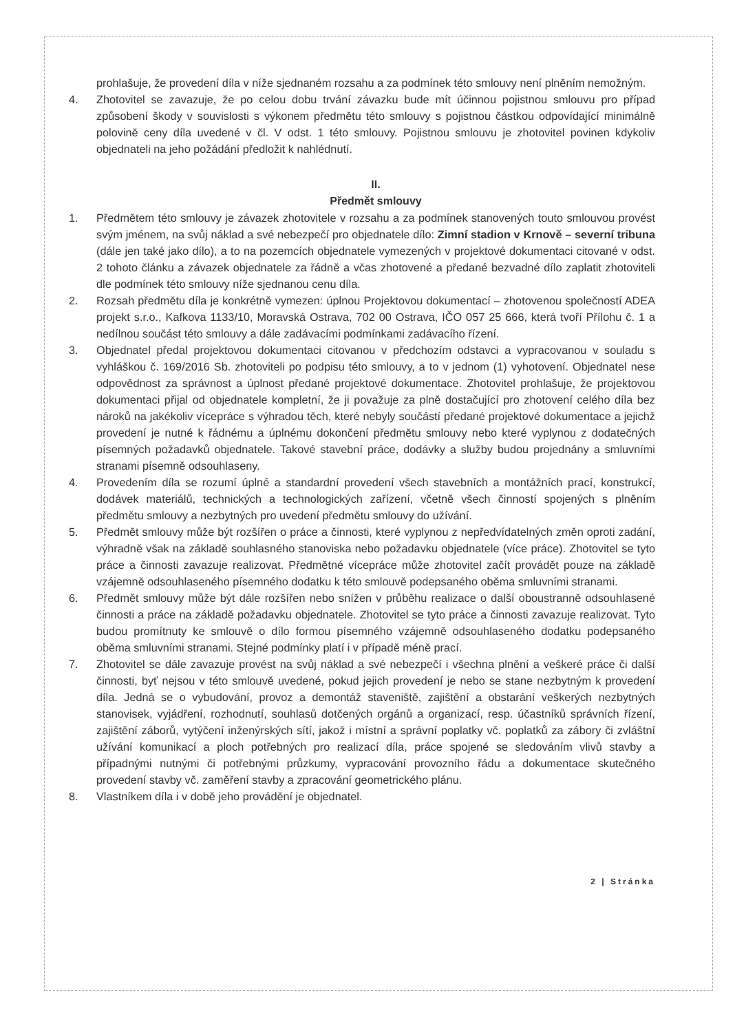prohlašuje, že provedení díla v níže sjednaném rozsahu a za podmínek této smlouvy není plněním nemožným.
4. Zhotovitel se zavazuje, že po celou dobu trvání závazku bude mít účinnou pojistnou smlouvu pro případ způsobení škody v souvislosti s výkonem předmětu této smlouvy s pojistnou částkou odpovídající minimálně polovině ceny díla uvedené v čl. V odst. 1 této smlouvy. Pojistnou smlouvu je zhotovitel povinen kdykoliv objednateli na jeho požádání předložit k nahlédnutí.
II.
Předmět smlouvy
1. Předmětem této smlouvy je závazek zhotovitele v rozsahu a za podmínek stanovených touto smlouvou provést svým jménem, na svůj náklad a své nebezpečí pro objednatele dílo: Zimní stadion v Krnově – severní tribuna (dále jen také jako dílo), a to na pozemcích objednatele vymezených v projektové dokumentaci citované v odst. 2 tohoto článku a závazek objednatele za řádně a včas zhotovené a předané bezvadné dílo zaplatit zhotoviteli dle podmínek této smlouvy níže sjednanou cenu díla.
2. Rozsah předmětu díla je konkrétně vymezen: úplnou Projektovou dokumentací – zhotovenou společností ADEA projekt s.r.o., Kafkova 1133/10, Moravská Ostrava, 702 00 Ostrava, IČO 057 25 666, která tvoří Přílohu č. 1 a nedílnou součást této smlouvy a dále zadávacími podmínkami zadávacího řízení.
3. Objednatel předal projektovou dokumentaci citovanou v předchozím odstavci a vypracovanou v souladu s vyhláškou č. 169/2016 Sb. zhotoviteli po podpisu této smlouvy, a to v jednom (1) vyhotovení. Objednatel nese odpovědnost za správnost a úplnost předané projektové dokumentace. Zhotovitel prohlašuje, že projektovou dokumentaci přijal od objednatele kompletní, že ji považuje za plně dostačující pro zhotovení celého díla bez nároků na jakékoliv vícepráce s výhradou těch, které nebyly součástí předané projektové dokumentace a jejichž provedení je nutné k řádnému a úplnému dokončení předmětu smlouvy nebo které vyplynou z dodatečných písemných požadavků objednatele. Takové stavební práce, dodávky a služby budou projednány a smluvními stranami písemně odsouhlaseny.
4. Provedením díla se rozumí úplné a standardní provedení všech stavebních a montážních prací, konstrukcí, dodávek materiálů, technických a technologických zařízení, včetně všech činností spojených s plněním předmětu smlouvy a nezbytných pro uvedení předmětu smlouvy do užívání.
5. Předmět smlouvy může být rozšířen o práce a činnosti, které vyplynou z nepředvídatelných změn oproti zadání, výhradně však na základě souhlasného stanoviska nebo požadavku objednatele (více práce). Zhotovitel se tyto práce a činnosti zavazuje realizovat. Předmětné vícepráce může zhotovitel začít provádět pouze na základě vzájemně odsouhlaseného písemného dodatku k této smlouvě podepsaného oběma smluvními stranami.
6. Předmět smlouvy může být dále rozšířen nebo snížen v průběhu realizace o další oboustranně odsouhlasené činnosti a práce na základě požadavku objednatele. Zhotovitel se tyto práce a činnosti zavazuje realizovat. Tyto budou promítnuty ke smlouvě o dílo formou písemného vzájemně odsouhlaseného dodatku podepsaného oběma smluvními stranami. Stejné podmínky platí i v případě méně prací.
7. Zhotovitel se dále zavazuje provést na svůj náklad a své nebezpečí i všechna plnění a veškeré práce či další činnosti, byť nejsou v této smlouvě uvedené, pokud jejich provedení je nebo se stane nezbytným k provedení díla. Jedná se o vybudování, provoz a demontáž staveniště, zajištění a obstarání veškerých nezbytných stanovisek, vyjádření, rozhodnutí, souhlasů dotčených orgánů a organizací, resp. účastníků správních řízení, zajištění záborů, vytýčení inženýrských sítí, jakož i místní a správní poplatky vč. poplatků za zábory či zvláštní užívání komunikací a ploch potřebných pro realizací díla, práce spojené se sledováním vlivů stavby a případnými nutnými či potřebnými průzkumy, vypracování provozního řádu a dokumentace skutečného provedení stavby vč. zaměření stavby a zpracování geometrického plánu.
8. Vlastníkem díla i v době jeho provádění je objednatel.
2 | Stránka